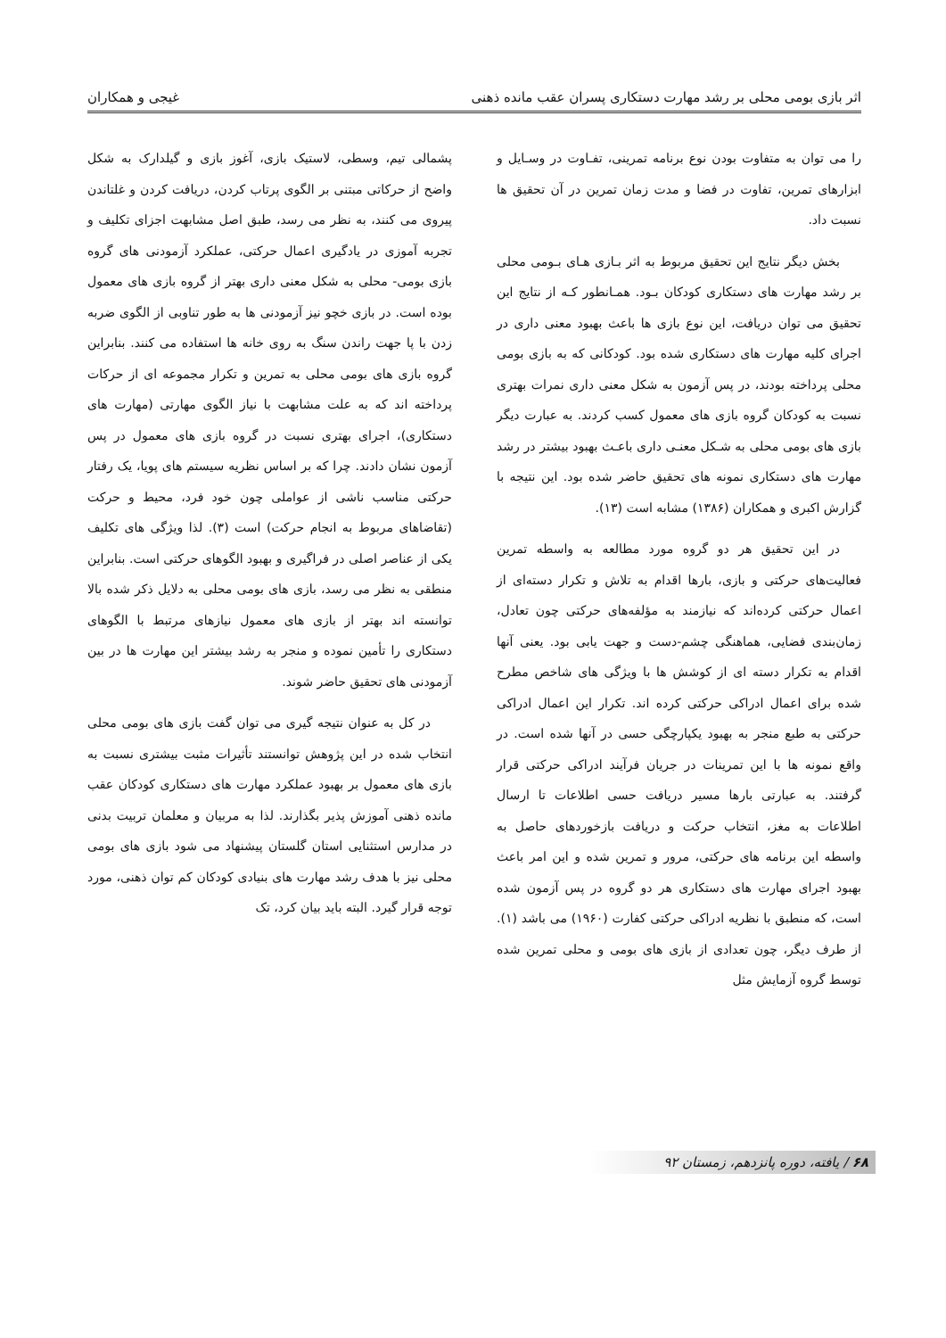اثر بازی بومی محلی بر رشد مهارت دستکاری پسران عقب مانده ذهنی غیجی و همکاران
را می توان به متفاوت بودن نوع برنامه تمرینی، تفـاوت در وسـایل و ابزارهای تمرین، تفاوت در فضا و مدت زمان تمرین در آن تحقیق ها نسبت داد.
بخش دیگر نتایج این تحقیق مربوط به اثر بـازی هـای بـومی محلی بر رشد مهارت های دستکاری کودکان بـود. همـانطور کـه از نتایج این تحقیق می توان دریافت، این نوع بازی ها باعث بهبود معنی داری در اجرای کلیه مهارت های دستکاری شده بود. کودکانی که به بازی بومی محلی پرداخته بودند، در پس آزمون به شکل معنی داری نمرات بهتری نسبت به کودکان گروه بازی های معمول کسب کردند. به عبارت دیگر بازی های بومی محلی به شـکل معنـی داری باعـث بهبود بیشتر در رشد مهارت های دستکاری نمونه های تحقیق حاضر شده بود. این نتیجه با گزارش اکبری و همکاران (۱۳۸۶) مشابه است (۱۳).
در این تحقیق هر دو گروه مورد مطالعه به واسطه تمرین فعالیت‌های حرکتی و بازی، بارها اقدام به تلاش و تکرار دسته‌ای از اعمال حرکتی کرده‌اند که نیازمند به مؤلفه‌های حرکتی چون تعادل، زمان‌بندی فضایی، هماهنگی چشم-دست و جهت یابی بود. یعنی آنها اقدام به تکرار دسته ای از کوشش ها با ویژگی های شاخص مطرح شده برای اعمال ادراکی حرکتی کرده اند. تکرار این اعمال ادراکی حرکتی به طبع منجر به بهبود یکپارچگی حسی در آنها شده است. در واقع نمونه ها با این تمرینات در جریان فرآیند ادراکی حرکتی قرار گرفتند. به عبارتی بارها مسیر دریافت حسی اطلاعات تا ارسال اطلاعات به مغز، انتخاب حرکت و دریافت بازخوردهای حاصل به واسطه این برنامه های حرکتی، مرور و تمرین شده و این امر باعث بهبود اجرای مهارت های دستکاری هر دو گروه در پس آزمون شده است، که منطبق با نظریه ادراکی حرکتی کفارت (۱۹۶۰) می باشد (۱). از طرف دیگر، چون تعدادی از بازی های بومی و محلی تمرین شده توسط گروه آزمایش مثل
پشمالی تیم، وسطی، لاستیک بازی، آغوز بازی و گیلدارک به شکل واضح از حرکاتی مبتنی بر الگوی پرتاب کردن، دریافت کردن و غلتاندن پیروی می کنند، به نظر می رسد، طبق اصل مشابهت اجزای تکلیف و تجربه آموزی در یادگیری اعمال حرکتی، عملکرد آزمودنی های گروه بازی بومی- محلی به شکل معنی داری بهتر از گروه بازی های معمول بوده است. در بازی خچو نیز آزمودنی ها به طور تناوبی از الگوی ضربه زدن با پا جهت راندن سنگ به روی خانه ها استفاده می کنند. بنابراین گروه بازی های بومی محلی به تمرین و تکرار مجموعه ای از حرکات پرداخته اند که به علت مشابهت با نیاز الگوی مهارتی (مهارت های دستکاری)، اجرای بهتری نسبت در گروه بازی های معمول در پس آزمون نشان دادند. چرا که بر اساس نظریه سیستم های پویا، یک رفتار حرکتی مناسب ناشی از عواملی چون خود فرد، محیط و حرکت (تقاضاهای مربوط به انجام حرکت) است (۳). لذا ویژگی های تکلیف یکی از عناصر اصلی در فراگیری و بهبود الگوهای حرکتی است. بنابراین منطقی به نظر می رسد، بازی های بومی محلی به دلایل ذکر شده بالا توانسته اند بهتر از بازی های معمول نیازهای مرتبط با الگوهای دستکاری را تأمین نموده و منجر به رشد بیشتر این مهارت ها در بین آزمودنی های تحقیق حاضر شوند.
در کل به عنوان نتیجه گیری می توان گفت بازی های بومی محلی انتخاب شده در این پژوهش توانستند تأثیرات مثبت بیشتری نسبت به بازی های معمول بر بهبود عملکرد مهارت های دستکاری کودکان عقب مانده ذهنی آموزش پذیر بگذارند. لذا به مربیان و معلمان تربیت بدنی در مدارس استثنایی استان گلستان پیشنهاد می شود بازی های بومی محلی نیز با هدف رشد مهارت های بنیادی کودکان کم توان ذهنی، مورد توجه قرار گیرد. البته باید بیان کرد، تک
۶۸ / یافته، دوره پانزدهم، زمستان ۹۲